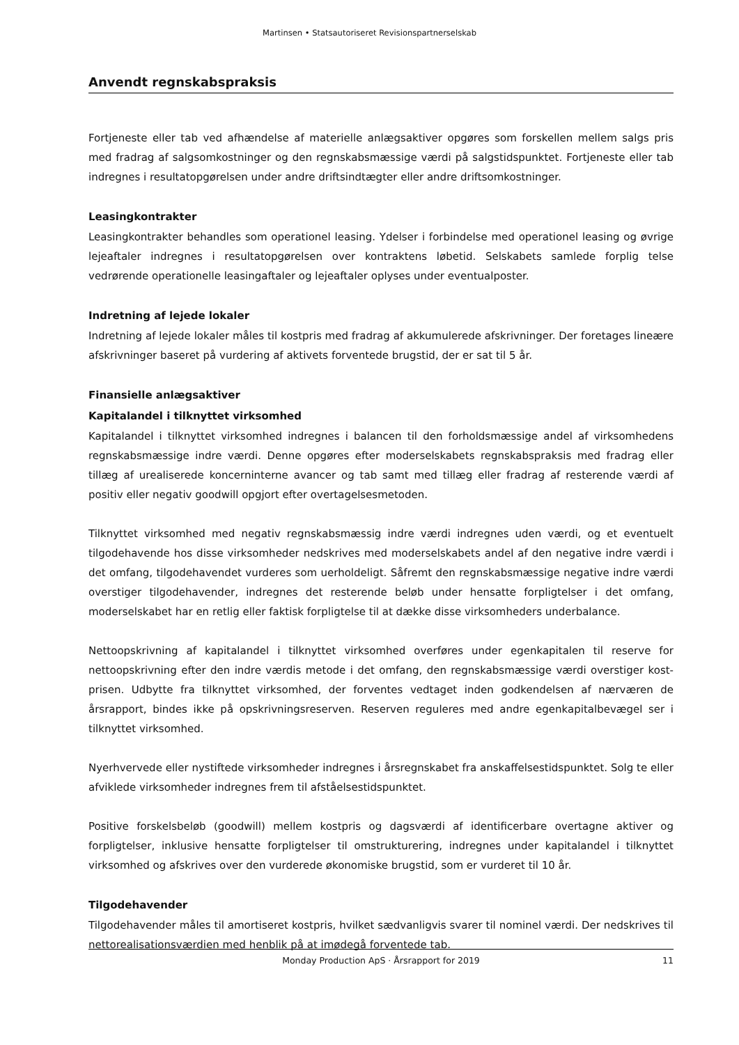Martinsen • Statsautoriseret Revisionspartnerselskab
Anvendt regnskabspraksis
Fortjeneste eller tab ved afhændelse af materielle anlægsaktiver opgøres som forskellen mellem salgs pris med fradrag af salgsomkostninger og den regnskabsmæssige værdi på salgstidspunktet. Fortjeneste eller tab indregnes i resultatopgørelsen under andre driftsindtægter eller andre driftsomkostninger.
Leasingkontrakter
Leasingkontrakter behandles som operationel leasing. Ydelser i forbindelse med operationel leasing og øvrige lejeaftaler indregnes i resultatopgørelsen over kontraktens løbetid. Selskabets samlede forplig telse vedrørende operationelle leasingaftaler og lejeaftaler oplyses under eventualposter.
Indretning af lejede lokaler
Indretning af lejede lokaler måles til kostpris med fradrag af akkumulerede afskrivninger. Der foretages lineære afskrivninger baseret på vurdering af aktivets forventede brugstid, der er sat til 5 år.
Finansielle anlægsaktiver
Kapitalandel i tilknyttet virksomhed
Kapitalandel i tilknyttet virksomhed indregnes i balancen til den forholdsmæssige andel af virksomhedens regnskabsmæssige indre værdi. Denne opgøres efter moderselskabets regnskabspraksis med fradrag eller tillæg af urealiserede koncerninterne avancer og tab samt med tillæg eller fradrag af resterende værdi af positiv eller negativ goodwill opgjort efter overtagelsesmetoden.
Tilknyttet virksomhed med negativ regnskabsmæssig indre værdi indregnes uden værdi, og et eventuelt tilgodehavende hos disse virksomheder nedskrives med moderselskabets andel af den negative indre værdi i det omfang, tilgodehavendet vurderes som uerholdeligt. Såfremt den regnskabsmæssige negative indre værdi overstiger tilgodehavender, indregnes det resterende beløb under hensatte forpligtelser i det omfang, moderselskabet har en retlig eller faktisk forpligtelse til at dække disse virksomheders underbalance.
Nettoopskrivning af kapitalandel i tilknyttet virksomhed overføres under egenkapitalen til reserve for nettoopskrivning efter den indre værdis metode i det omfang, den regnskabsmæssige værdi overstiger kost-prisen. Udbytte fra tilknyttet virksomhed, der forventes vedtaget inden godkendelsen af nærværen de årsrapport, bindes ikke på opskrivningsreserven. Reserven reguleres med andre egenkapitalbevægel ser i tilknyttet virksomhed.
Nyerhvervede eller nystiftede virksomheder indregnes i årsregnskabet fra anskaffelsestidspunktet. Solg te eller afviklede virksomheder indregnes frem til afståelsestidspunktet.
Positive forskelsbeløb (goodwill) mellem kostpris og dagsværdi af identificerbare overtagne aktiver og forpligtelser, inklusive hensatte forpligtelser til omstrukturering, indregnes under kapitalandel i tilknyttet virksomhed og afskrives over den vurderede økonomiske brugstid, som er vurderet til 10 år.
Tilgodehavender
Tilgodehavender måles til amortiseret kostpris, hvilket sædvanligvis svarer til nominel værdi. Der nedskrives til nettorealisationsværdien med henblik på at imødegå forventede tab.
Monday Production ApS · Årsrapport for 2019 11